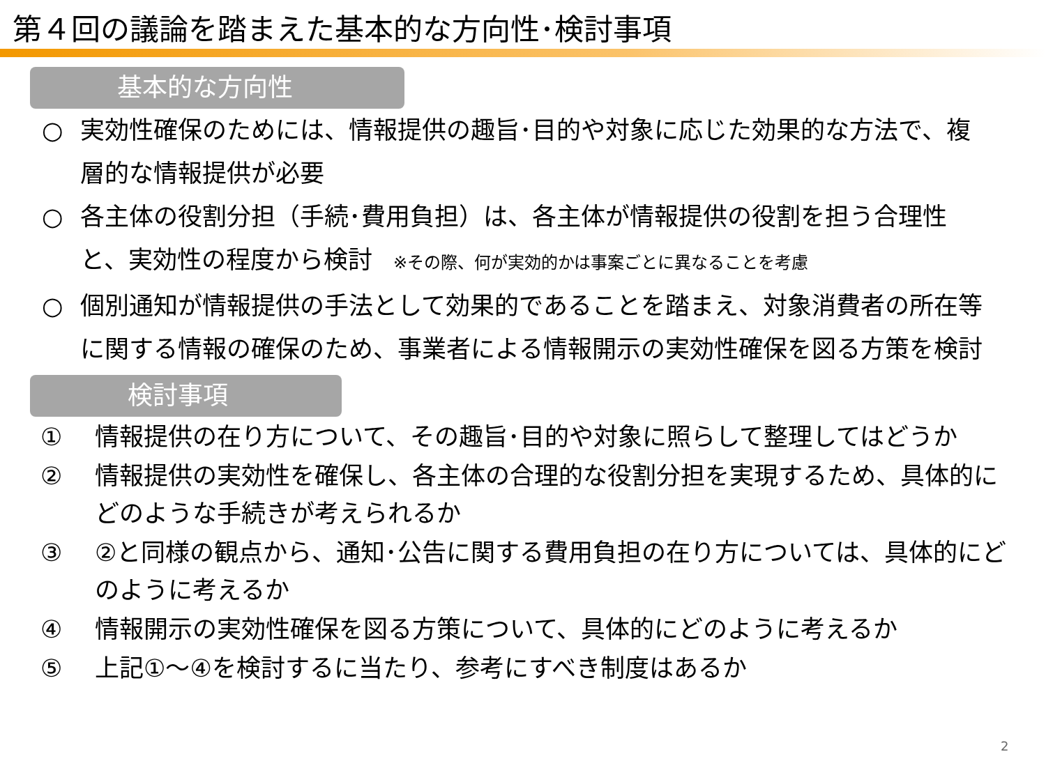第４回の議論を踏まえた基本的な方向性･検討事項
基本的な方向性
○ 実効性確保のためには、情報提供の趣旨･目的や対象に応じた効果的な方法で、複層的な情報提供が必要
○ 各主体の役割分担（手続･費用負担）は、各主体が情報提供の役割を担う合理性と、実効性の程度から検討 ※その際、何が実効的かは事案ごとに異なることを考慮
○ 個別通知が情報提供の手法として効果的であることを踏まえ、対象消費者の所在等に関する情報の確保のため、事業者による情報開示の実効性確保を図る方策を検討
検討事項
① 情報提供の在り方について、その趣旨･目的や対象に照らして整理してはどうか
② 情報提供の実効性を確保し、各主体の合理的な役割分担を実現するため、具体的にどのような手続きが考えられるか
③ ②と同様の観点から、通知･公告に関する費用負担の在り方については、具体的にどのように考えるか
④ 情報開示の実効性確保を図る方策について、具体的にどのように考えるか
⑤ 上記①～④を検討するに当たり、参考にすべき制度はあるか
2